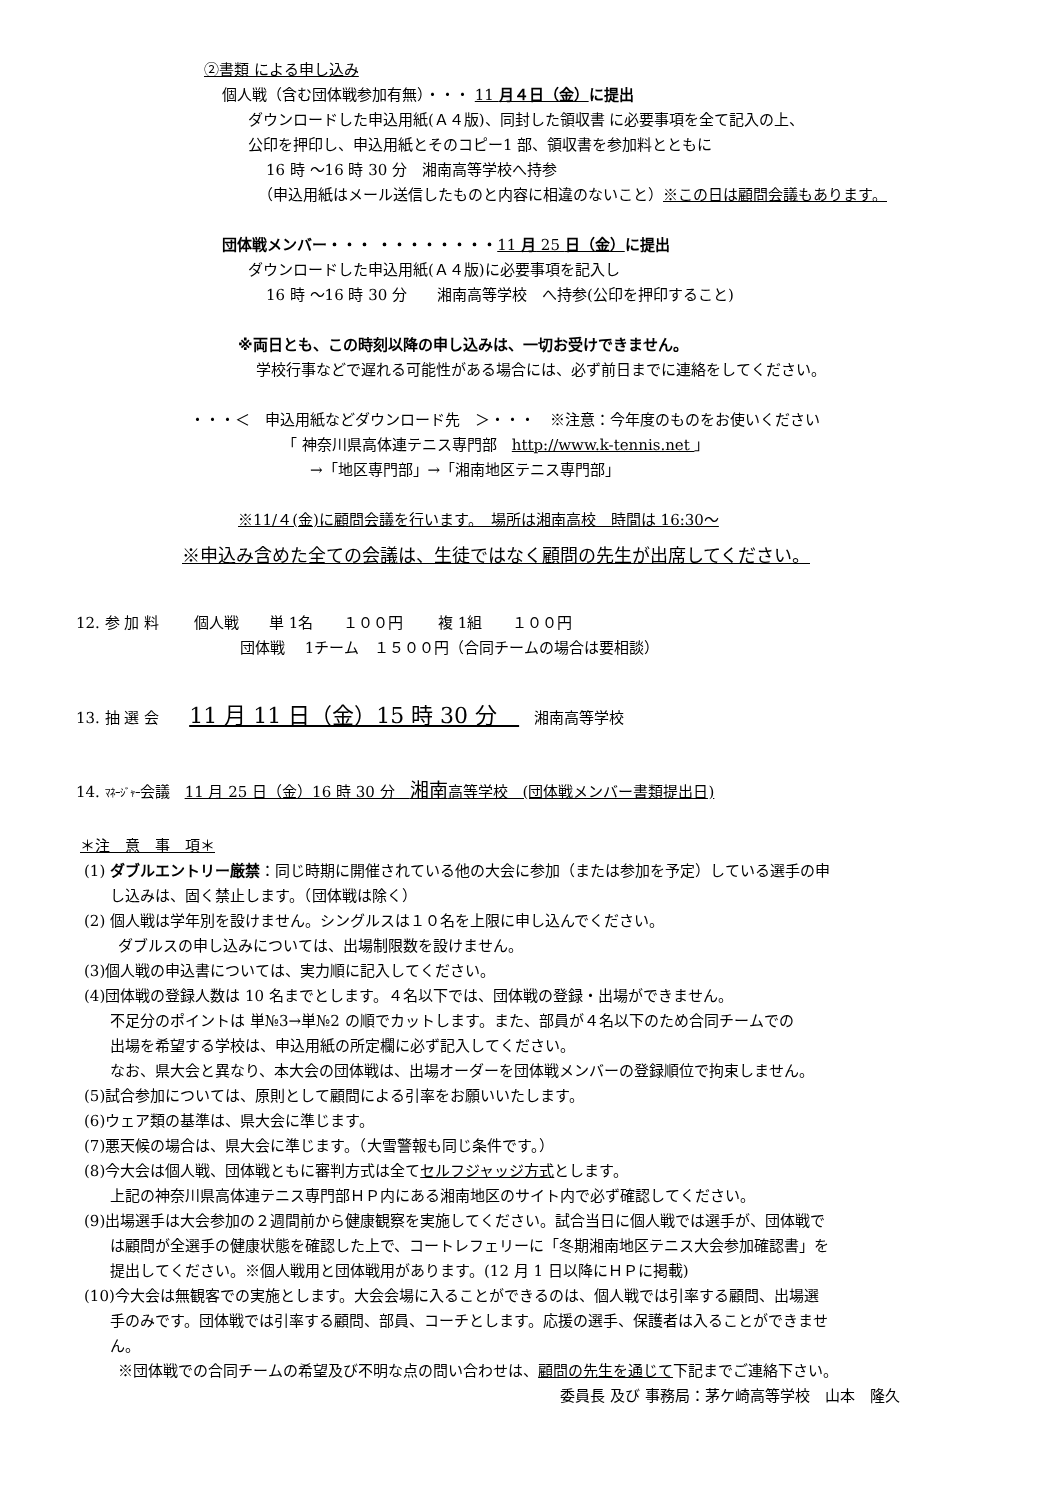②書類 による申し込み
個人戦（含む団体戦参加有無）・・・ 11 月４日（金）に提出
ダウンロードした申込用紙(Ａ４版)、同封した領収書 に必要事項を全て記入の上、
公印を押印し、申込用紙とそのコピー1 部、領収書を参加料とともに
16 時 ～16 時 30 分　湘南高等学校へ持参
（申込用紙はメール送信したものと内容に相違のないこと）※この日は顧問会議もあります。
団体戦メンバー・・・ ・・・・・・・・11 月 25 日（金）に提出
ダウンロードした申込用紙(Ａ４版)に必要事項を記入し
16 時 ～16 時 30 分　　湘南高等学校　へ持参(公印を押印すること)
※両日とも、この時刻以降の申し込みは、一切お受けできません。
学校行事などで遅れる可能性がある場合には、必ず前日までに連絡をしてください。
・・・＜　申込用紙などダウンロード先　＞・・・　※注意：今年度のものをお使いください
「 神奈川県高体連テニス専門部　http://www.k-tennis.net 」
→「地区専門部」→「湘南地区テニス専門部」
※11/４(金)に顧問会議を行います。　場所は湘南高校　時間は 16:30～
※申込み含めた全ての会議は、生徒ではなく顧問の先生が出席してください。
12. 参 加 料　　 個人戦　　単 1名　　１００円　　 複 1組　　１００円
団体戦　 1チーム　１５００円（合同チームの場合は要相談）
13. 抽 選 会　　11 月 11 日（金）15 時 30 分　　湘南高等学校
14. ﾏﾈｰｼﾞｬｰ会議　11 月 25 日（金）16 時 30 分　湘南高等学校　(団体戦メンバー書類提出日)
＊注　意　事　項＊
(1) ダブルエントリー厳禁：同じ時期に開催されている他の大会に参加（または参加を予定）している選手の申
し込みは、固く禁止します。（団体戦は除く）
(2) 個人戦は学年別を設けません。シングルスは１０名を上限に申し込んでください。
ダブルスの申し込みについては、出場制限数を設けません。
(3)個人戦の申込書については、実力順に記入してください。
(4)団体戦の登録人数は 10 名までとします。４名以下では、団体戦の登録・出場ができません。
不足分のポイントは 単№3→単№2 の順でカットします。また、部員が４名以下のため合同チームでの
出場を希望する学校は、申込用紙の所定欄に必ず記入してください。
なお、県大会と異なり、本大会の団体戦は、出場オーダーを団体戦メンバーの登録順位で拘束しません。
(5)試合参加については、原則として顧問による引率をお願いいたします。
(6)ウェア類の基準は、県大会に準じます。
(7)悪天候の場合は、県大会に準じます。（大雪警報も同じ条件です。）
(8)今大会は個人戦、団体戦ともに審判方式は全てセルフジャッジ方式とします。
上記の神奈川県高体連テニス専門部ＨＰ内にある湘南地区のサイト内で必ず確認してください。
(9)出場選手は大会参加の２週間前から健康観察を実施してください。試合当日に個人戦では選手が、団体戦で
は顧問が全選手の健康状態を確認した上で、コートレフェリーに「冬期湘南地区テニス大会参加確認書」を
提出してください。※個人戦用と団体戦用があります。(12 月 1 日以降にＨＰに掲載)
(10)今大会は無観客での実施とします。大会会場に入ることができるのは、個人戦では引率する顧問、出場選
手のみです。団体戦では引率する顧問、部員、コーチとします。応援の選手、保護者は入ることができませ
ん。
※団体戦での合同チームの希望及び不明な点の問い合わせは、顧問の先生を通じて下記までご連絡下さい。
委員長 及び 事務局：茅ケ崎高等学校　山本　隆久